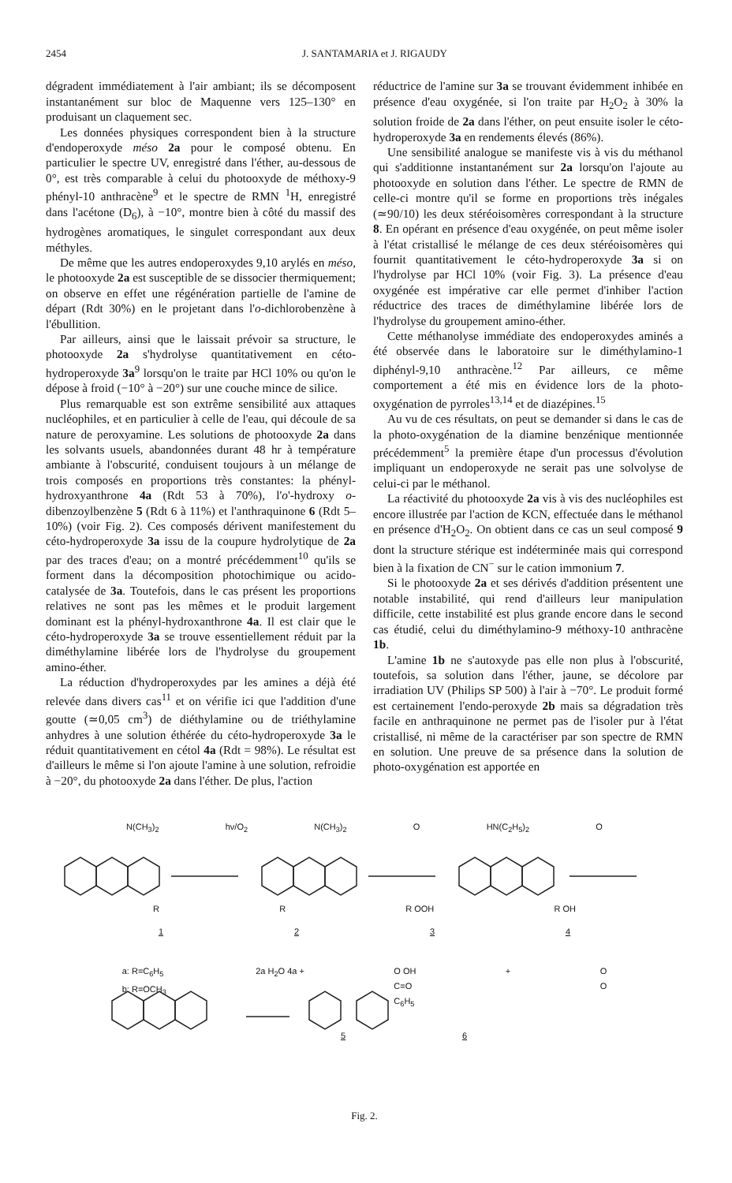2454 J. SANTAMARIA et J. RIGAUDY
dégradent immédiatement à l'air ambiant; ils se décomposent instantanément sur bloc de Maquenne vers 125–130° en produisant un claquement sec.
Les données physiques correspondent bien à la structure d'endoperoxyde méso 2a pour le composé obtenu. En particulier le spectre UV, enregistré dans l'éther, au-dessous de 0°, est très comparable à celui du photooxyde de méthoxy-9 phényl-10 anthracène<sup>9</sup> et le spectre de RMN <sup>1</sup>H, enregistré dans l'acétone (D<sub>6</sub>), à −10°, montre bien à côté du massif des hydrogènes aromatiques, le singulet correspondant aux deux méthyles.
De même que les autres endoperoxydes 9,10 arylés en méso, le photooxyde 2a est susceptible de se dissocier thermiquement; on observe en effet une régénération partielle de l'amine de départ (Rdt 30%) en le projetant dans l'o-dichlorobenzène à l'ébullition.
Par ailleurs, ainsi que le laissait prévoir sa structure, le photooxyde 2a s'hydrolyse quantitativement en céto-hydroperoxyde 3a<sup>9</sup> lorsqu'on le traite par HCl 10% ou qu'on le dépose à froid (−10° à −20°) sur une couche mince de silice.
Plus remarquable est son extrême sensibilité aux attaques nucléophiles, et en particulier à celle de l'eau, qui découle de sa nature de peroxyamine. Les solutions de photooxyde 2a dans les solvants usuels, abandonnées durant 48 hr à température ambiante à l'obscurité, conduisent toujours à un mélange de trois composés en proportions très constantes: la phényl-hydroxyanthrone 4a (Rdt 53 à 70%), l'o'-hydroxy o-dibenzoylbenzène 5 (Rdt 6 à 11%) et l'anthraquinone 6 (Rdt 5–10%) (voir Fig. 2). Ces composés dérivent manifestement du céto-hydroperoxyde 3a issu de la coupure hydrolytique de 2a par des traces d'eau; on a montré précédemment<sup>10</sup> qu'ils se forment dans la décomposition photochimique ou acido-catalysée de 3a. Toutefois, dans le cas présent les proportions relatives ne sont pas les mêmes et le produit largement dominant est la phényl-hydroxanthrone 4a. Il est clair que le céto-hydroperoxyde 3a se trouve essentiellement réduit par la diméthylamine libérée lors de l'hydrolyse du groupement amino-éther.
La réduction d'hydroperoxydes par les amines a déjà été relevée dans divers cas<sup>11</sup> et on vérifie ici que l'addition d'une goutte (≃0,05 cm<sup>3</sup>) de diéthylamine ou de triéthylamine anhydres à une solution éthérée du céto-hydroperoxyde 3a le réduit quantitativement en cétol 4a (Rdt = 98%). Le résultat est d'ailleurs le même si l'on ajoute l'amine à une solution, refroidie à −20°, du photooxyde 2a dans l'éther. De plus, l'action
réductrice de l'amine sur 3a se trouvant évidemment inhibée en présence d'eau oxygénée, si l'on traite par H<sub>2</sub>O<sub>2</sub> à 30% la solution froide de 2a dans l'éther, on peut ensuite isoler le céto-hydroperoxyde 3a en rendements élevés (86%).
Une sensibilité analogue se manifeste vis à vis du méthanol qui s'additionne instantanément sur 2a lorsqu'on l'ajoute au photooxyde en solution dans l'éther. Le spectre de RMN de celle-ci montre qu'il se forme en proportions très inégales (≃90/10) les deux stéréoisomères correspondant à la structure 8. En opérant en présence d'eau oxygénée, on peut même isoler à l'état cristallisé le mélange de ces deux stéréoisomères qui fournit quantitativement le céto-hydroperoxyde 3a si on l'hydrolyse par HCl 10% (voir Fig. 3). La présence d'eau oxygénée est impérative car elle permet d'inhiber l'action réductrice des traces de diméthylamine libérée lors de l'hydrolyse du groupement amino-éther.
Cette méthanolyse immédiate des endoperoxydes aminés a été observée dans le laboratoire sur le diméthylamino-1 diphényl-9,10 anthracène.<sup>12</sup> Par ailleurs, ce même comportement a été mis en évidence lors de la photo-oxygénation de pyrroles<sup>13,14</sup> et de diazépines.<sup>15</sup>
Au vu de ces résultats, on peut se demander si dans le cas de la photo-oxygénation de la diamine benzénique mentionnée précédemment<sup>5</sup> la première étape d'un processus d'évolution impliquant un endoperoxyde ne serait pas une solvolyse de celui-ci par le méthanol.
La réactivité du photooxyde 2a vis à vis des nucléophiles est encore illustrée par l'action de KCN, effectuée dans le méthanol en présence d'H<sub>2</sub>O<sub>2</sub>. On obtient dans ce cas un seul composé 9 dont la structure stérique est indéterminée mais qui correspond bien à la fixation de CN<sup>−</sup> sur le cation immonium 7.
Si le photooxyde 2a et ses dérivés d'addition présentent une notable instabilité, qui rend d'ailleurs leur manipulation difficile, cette instabilité est plus grande encore dans le second cas étudié, celui du diméthylamino-9 méthoxy-10 anthracène 1b.
L'amine 1b ne s'autoxyde pas elle non plus à l'obscurité, toutefois, sa solution dans l'éther, jaune, se décolore par irradiation UV (Philips SP 500) à l'air à −70°. Le produit formé est certainement l'endo-peroxyde 2b mais sa dégradation très facile en anthraquinone ne permet pas de l'isoler pur à l'état cristallisé, ni même de la caractériser par son spectre de RMN en solution. Une preuve de sa présence dans la solution de photo-oxygénation est apportée en
N(CH<sub>3</sub>)<sub>2</sub> hν/O<sub>2</sub> N(CH<sub>3</sub>)<sub>2</sub> O HN(C<sub>2</sub>H<sub>5</sub>)<sub>2</sub> O
R R R OOH R OH
1234
a: R=C<sub>6</sub>H<sub>5</sub>
b: R=OCH<sub>3</sub> 2a H<sub>2</sub>O 4a + O OH
C=O
C<sub>6</sub>H<sub>5</sub> + O
O
5 6
Fig. 2.